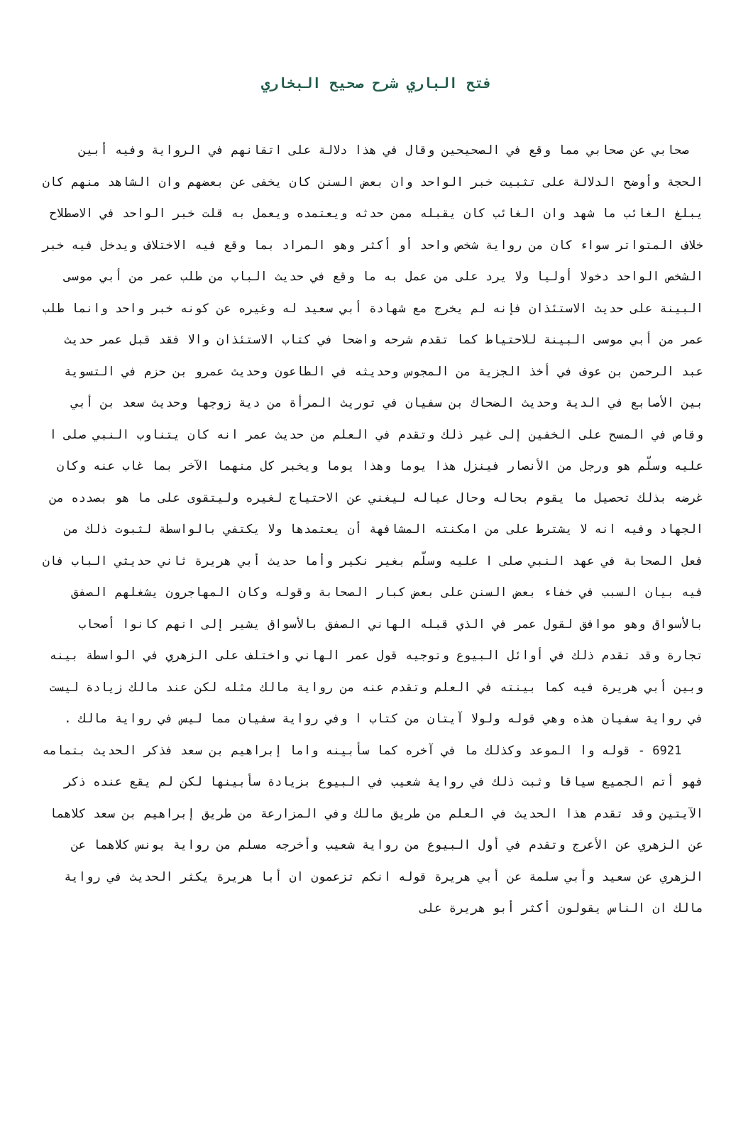فتح الباري شرح صحيح البخاري
صحابي عن صحابي مما وقع في الصحيحين وقال في هذا دلالة على اتقانهم في الرواية وفيه أبين الحجة وأوضح الدلالة على تثبيت خبر الواحد وان بعض السنن كان يخفى عن بعضهم وان الشاهد منهم كان يبلغ الغائب ما شهد وان الغائب كان يقبله ممن حدثه ويعتمده ويعمل به قلت خبر الواحد في الاصطلاح خلاف المتواتر سواء كان من رواية شخص واحد أو أكثر وهو المراد بما وقع فيه الاختلاف ويدخل فيه خبر الشخص الواحد دخولا أوليا ولا يرد على من عمل به ما وقع في حديث الباب من طلب عمر من أبي موسى البينة على حديث الاستئذان فإنه لم يخرج مع شهادة أبي سعيد له وغيره عن كونه خبر واحد وانما طلب عمر من أبي موسى البينة للاحتياط كما تقدم شرحه واضحا في كتاب الاستئذان والا فقد قبل عمر حديث عبد الرحمن بن عوف في أخذ الجزية من المجوس وحديثه في الطاعون وحديث عمرو بن حزم في التسوية بين الأصابع في الدية وحديث الضحاك بن سفيان في توريث المرأة من دية زوجها وحديث سعد بن أبي وقاص في المسح على الخفين إلى غير ذلك وتقدم في العلم من حديث عمر انه كان يتناوب النبي صلى ا عليه وسلّم هو ورجل من الأنصار فينزل هذا يوما وهذا يوما ويخبر كل منهما الآخر بما غاب عنه وكان غرضه بذلك تحصيل ما يقوم بحاله وحال عياله ليغني عن الاحتياج لغيره وليتقوى على ما هو بصدده من الجهاد وفيه انه لا يشترط على من امكنته المشافهة أن يعتمدها ولا يكتفي بالواسطة لثبوت ذلك من فعل الصحابة في عهد النبي صلى ا عليه وسلّم بغير نكير وأما حديث أبي هريرة ثاني حديثي الباب فان فيه بيان السبب في خفاء بعض السنن على بعض كبار الصحابة وقوله وكان المهاجرون يشغلهم الصفق بالأسواق وهو موافق لقول عمر في الذي قبله الهاني الصفق بالأسواق يشير إلى انهم كانوا أصحاب تجارة وقد تقدم ذلك في أوائل البيوع وتوجيه قول عمر الهاني واختلف على الزهري في الواسطة بينه وبين أبي هريرة فيه كما بينته في العلم وتقدم عنه من رواية مالك مثله لكن عند مالك زيادة ليست في رواية سفيان هذه وهي قوله ولولا آيتان من كتاب ا وفي رواية سفيان مما ليس في رواية مالك .
6921 - قوله وا الموعد وكذلك ما في آخره كما سأبينه واما إبراهيم بن سعد فذكر الحديث بتمامه فهو أتم الجميع سياقا وثبت ذلك في رواية شعيب في البيوع بزيادة سأبينها لكن لم يقع عنده ذكر الآيتين وقد تقدم هذا الحديث في العلم من طريق مالك وفي المزارعة من طريق إبراهيم بن سعد كلاهما عن الزهري عن الأعرج وتقدم في أول البيوع من رواية شعيب وأخرجه مسلم من رواية يونس كلاهما عن الزهري عن سعيد وأبي سلمة عن أبي هريرة قوله انكم تزعمون ان أبا هريرة يكثر الحديث في رواية مالك ان الناس يقولون أكثر أبو هريرة على